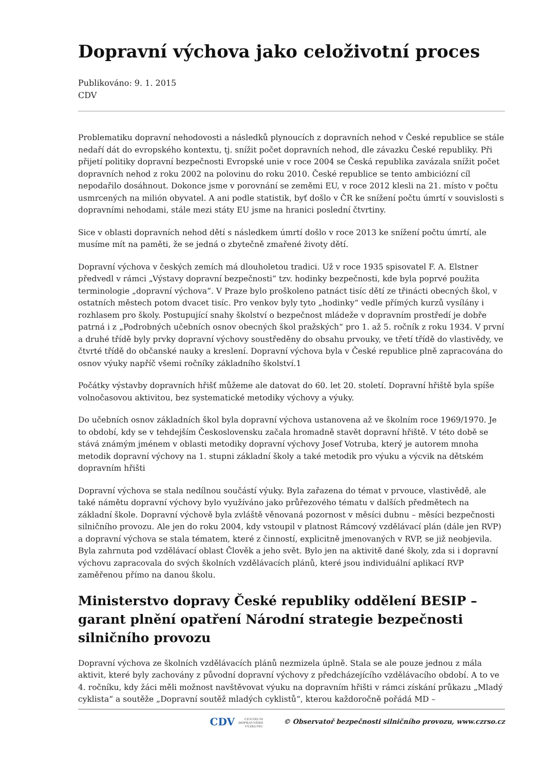Dopravní výchova jako celoživotní proces
Publikováno: 9. 1. 2015
CDV
Problematiku dopravní nehodovosti a následků plynoucích z dopravních nehod v České republice se stále nedaří dát do evropského kontextu, tj. snížit počet dopravních nehod, dle závazku České republiky. Při přijetí politiky dopravní bezpečnosti Evropské unie v roce 2004 se Česká republika zavázala snížit počet dopravních nehod z roku 2002 na polovinu do roku 2010. České republice se tento ambiciózní cíl nepodařilo dosáhnout. Dokonce jsme v porovnání se zeměmi EU, v roce 2012 klesli na 21. místo v počtu usmrcených na milión obyvatel. A ani podle statistik, byť došlo v ČR ke snížení počtu úmrtí v souvislosti s dopravními nehodami, stále mezi státy EU jsme na hranici poslední čtvrtiny.
Sice v oblasti dopravních nehod dětí s následkem úmrtí došlo v roce 2013 ke snížení počtu úmrtí, ale musíme mít na paměti, že se jedná o zbytečně zmařené životy dětí.
Dopravní výchova v českých zemích má dlouholetou tradici. Už v roce 1935 spisovatel F. A. Elstner předvedl v rámci „Výstavy dopravní bezpečnosti“ tzv. hodinky bezpečnosti, kde byla poprvé použita terminologie „dopravní výchova“. V Praze bylo proškoleno patnáct tisíc dětí ze třinácti obecných škol, v ostatních městech potom dvacet tisíc. Pro venkov byly tyto „hodinky“ vedle přímých kurzů vysílány i rozhlasem pro školy. Postupující snahy školství o bezpečnost mládeže v dopravním prostředí je dobře patrná i z „Podrobných učebních osnov obecných škol pražských“ pro 1. až 5. ročník z roku 1934. V první a druhé třídě byly prvky dopravní výchovy soustředěny do obsahu prvouky, ve třetí třídě do vlastivědy, ve čtvrté třídě do občanské nauky a kreslení. Dopravní výchova byla v České republice plně zapracována do osnov výuky napříč všemi ročníky základního školství.1
Počátky výstavby dopravních hřišť můžeme ale datovat do 60. let 20. století. Dopravní hřiště byla spíše volnočasovou aktivitou, bez systematické metodiky výchovy a výuky.
Do učebních osnov základních škol byla dopravní výchova ustanovena až ve školním roce 1969/1970. Je to období, kdy se v tehdejším Československu začala hromadně stavět dopravní hřiště. V této době se stává známým jménem v oblasti metodiky dopravní výchovy Josef Votruba, který je autorem mnoha metodik dopravní výchovy na 1. stupni základní školy a také metodik pro výuku a výcvik na dětském dopravním hřišti
Dopravní výchova se stala nedílnou součástí výuky. Byla zařazena do témat v prvouce, vlastivědě, ale také námětu dopravní výchovy bylo využíváno jako průřezového tématu v dalších předmětech na základní škole. Dopravní výchově byla zvláště věnovaná pozornost v měsíci dubnu – měsíci bezpečnosti silničního provozu. Ale jen do roku 2004, kdy vstoupil v platnost Rámcový vzdělávací plán (dále jen RVP) a dopravní výchova se stala tématem, které z činností, explicitně jmenovaných v RVP, se již neobjevila. Byla zahrnuta pod vzdělávací oblast Člověk a jeho svět. Bylo jen na aktivitě dané školy, zda si i dopravní výchovu zapracovala do svých školních vzdělávacích plánů, které jsou individuální aplikací RVP zaměřenou přímo na danou školu.
Ministerstvo dopravy České republiky oddělení BESIP – garant plnění opatření Národní strategie bezpečnosti silničního provozu
Dopravní výchova ze školních vzdělávacích plánů nezmizela úplně. Stala se ale pouze jednou z mála aktivit, které byly zachovány z původní dopravní výchovy z předcházejícího vzdělávacího období. A to ve 4. ročníku, kdy žáci měli možnost navštěvovat výuku na dopravním hřišti v rámci získání průkazu „Mladý cyklista“ a soutěže „Dopravní soutěž mladých cyklistů“, kterou každoročně pořádá MD –
CDV CENTRUM
DOPRAVNÍHO
VÝZKUMU © Observatoř bezpečnosti silničního provozu, www.czrso.cz